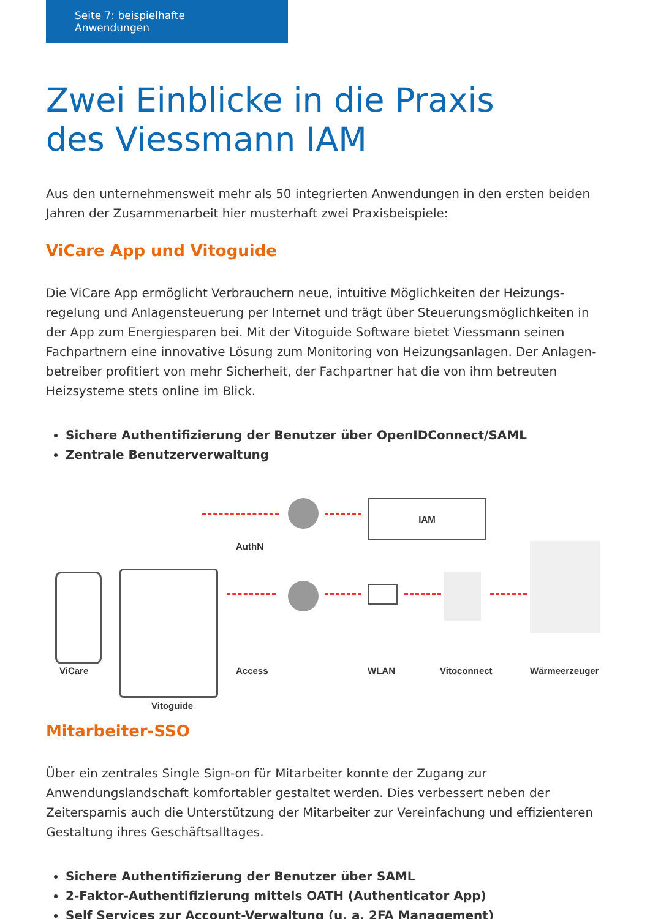Seite 7: beispielhafte Anwendungen
Zwei Einblicke in die Praxis
des Viessmann IAM
Aus den unternehmensweit mehr als 50 integrierten Anwendungen in den ersten beiden Jahren der Zusammenarbeit hier musterhaft zwei Praxisbeispiele:
ViCare App und Vitoguide
Die ViCare App ermöglicht Verbrauchern neue, intuitive Möglichkeiten der Heizungs­regelung und Anlagensteuerung per Internet und trägt über Steuerungsmöglichkeiten in der App zum Energiesparen bei. Mit der Vitoguide Software bietet Viessmann seinen Fachpartnern eine innovative Lösung zum Monitoring von Heizungsanlagen. Der Anlagen­betreiber profitiert von mehr Sicherheit, der Fachpartner hat die von ihm betreuten Heizsysteme stets online im Blick.
Sichere Authentifizierung der Benutzer über OpenIDConnect/SAML
Zentrale Benutzerverwaltung
IAM
AuthN
ViCare Access WLAN Vitoconnect Wärmeerzeuger
Vitoguide
Mitarbeiter-SSO
Über ein zentrales Single Sign-on für Mitarbeiter konnte der Zugang zur Anwendungslandschaft komfortabler gestaltet werden. Dies verbessert neben der Zeitersparnis auch die Unterstützung der Mitarbeiter zur Vereinfachung und effizienteren Gestaltung ihres Geschäftsalltages.
Sichere Authentifizierung der Benutzer über SAML
2-Faktor-Authentifizierung mittels OATH (Authenticator App)
Self Services zur Account-Verwaltung (u. a. 2FA Management)